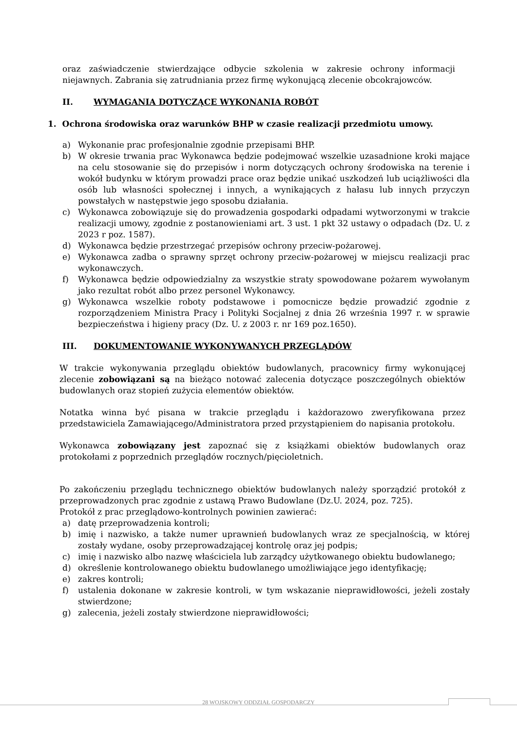oraz zaświadczenie stwierdzające odbycie szkolenia w zakresie ochrony informacji niejawnych. Zabrania się zatrudniania przez firmę wykonującą zlecenie obcokrajowców.
II. WYMAGANIA DOTYCZĄCE WYKONANIA ROBÓT
1. Ochrona środowiska oraz warunków BHP w czasie realizacji przedmiotu umowy.
a) Wykonanie prac profesjonalnie zgodnie przepisami BHP.
b) W okresie trwania prac Wykonawca będzie podejmować wszelkie uzasadnione kroki mające na celu stosowanie się do przepisów i norm dotyczących ochrony środowiska na terenie i wokół budynku w którym prowadzi prace oraz będzie unikać uszkodzeń lub uciążliwości dla osób lub własności społecznej i innych, a wynikających z hałasu lub innych przyczyn powstałych w następstwie jego sposobu działania.
c) Wykonawca zobowiązuje się do prowadzenia gospodarki odpadami wytworzonymi w trakcie realizacji umowy, zgodnie z postanowieniami art. 3 ust. 1 pkt 32 ustawy o odpadach (Dz. U. z 2023 r poz. 1587).
d) Wykonawca będzie przestrzegać przepisów ochrony przeciw-pożarowej.
e) Wykonawca zadba o sprawny sprzęt ochrony przeciw-pożarowej w miejscu realizacji prac wykonawczych.
f) Wykonawca będzie odpowiedzialny za wszystkie straty spowodowane pożarem wywołanym jako rezultat robót albo przez personel Wykonawcy.
g) Wykonawca wszelkie roboty podstawowe i pomocnicze będzie prowadzić zgodnie z rozporządzeniem Ministra Pracy i Polityki Socjalnej z dnia 26 września 1997 r. w sprawie bezpieczeństwa i higieny pracy (Dz. U. z 2003 r. nr 169 poz.1650).
III. DOKUMENTOWANIE WYKONYWANYCH PRZEGLĄDÓW
W trakcie wykonywania przeglądu obiektów budowlanych, pracownicy firmy wykonującej zlecenie zobowiązani są na bieżąco notować zalecenia dotyczące poszczególnych obiektów budowlanych oraz stopień zużycia elementów obiektów.
Notatka winna być pisana w trakcie przeglądu i każdorazowo zweryfikowana przez przedstawiciela Zamawiającego/Administratora przed przystąpieniem do napisania protokołu.
Wykonawca zobowiązany jest zapoznać się z książkami obiektów budowlanych oraz protokołami z poprzednich przeglądów rocznych/pięcioletnich.
Po zakończeniu przeglądu technicznego obiektów budowlanych należy sporządzić protokół z przeprowadzonych prac zgodnie z ustawą Prawo Budowlane (Dz.U. 2024, poz. 725).
Protokół z prac przeglądowo-kontrolnych powinien zawierać:
a) datę przeprowadzenia kontroli;
b) imię i nazwisko, a także numer uprawnień budowlanych wraz ze specjalnością, w której zostały wydane, osoby przeprowadzającej kontrolę oraz jej podpis;
c) imię i nazwisko albo nazwę właściciela lub zarządcy użytkowanego obiektu budowlanego;
d) określenie kontrolowanego obiektu budowlanego umożliwiające jego identyfikację;
e) zakres kontroli;
f) ustalenia dokonane w zakresie kontroli, w tym wskazanie nieprawidłowości, jeżeli zostały stwierdzone;
g) zalecenia, jeżeli zostały stwierdzone nieprawidłowości;
28 WOJSKOWY ODDZIAŁ GOSPODARCZY